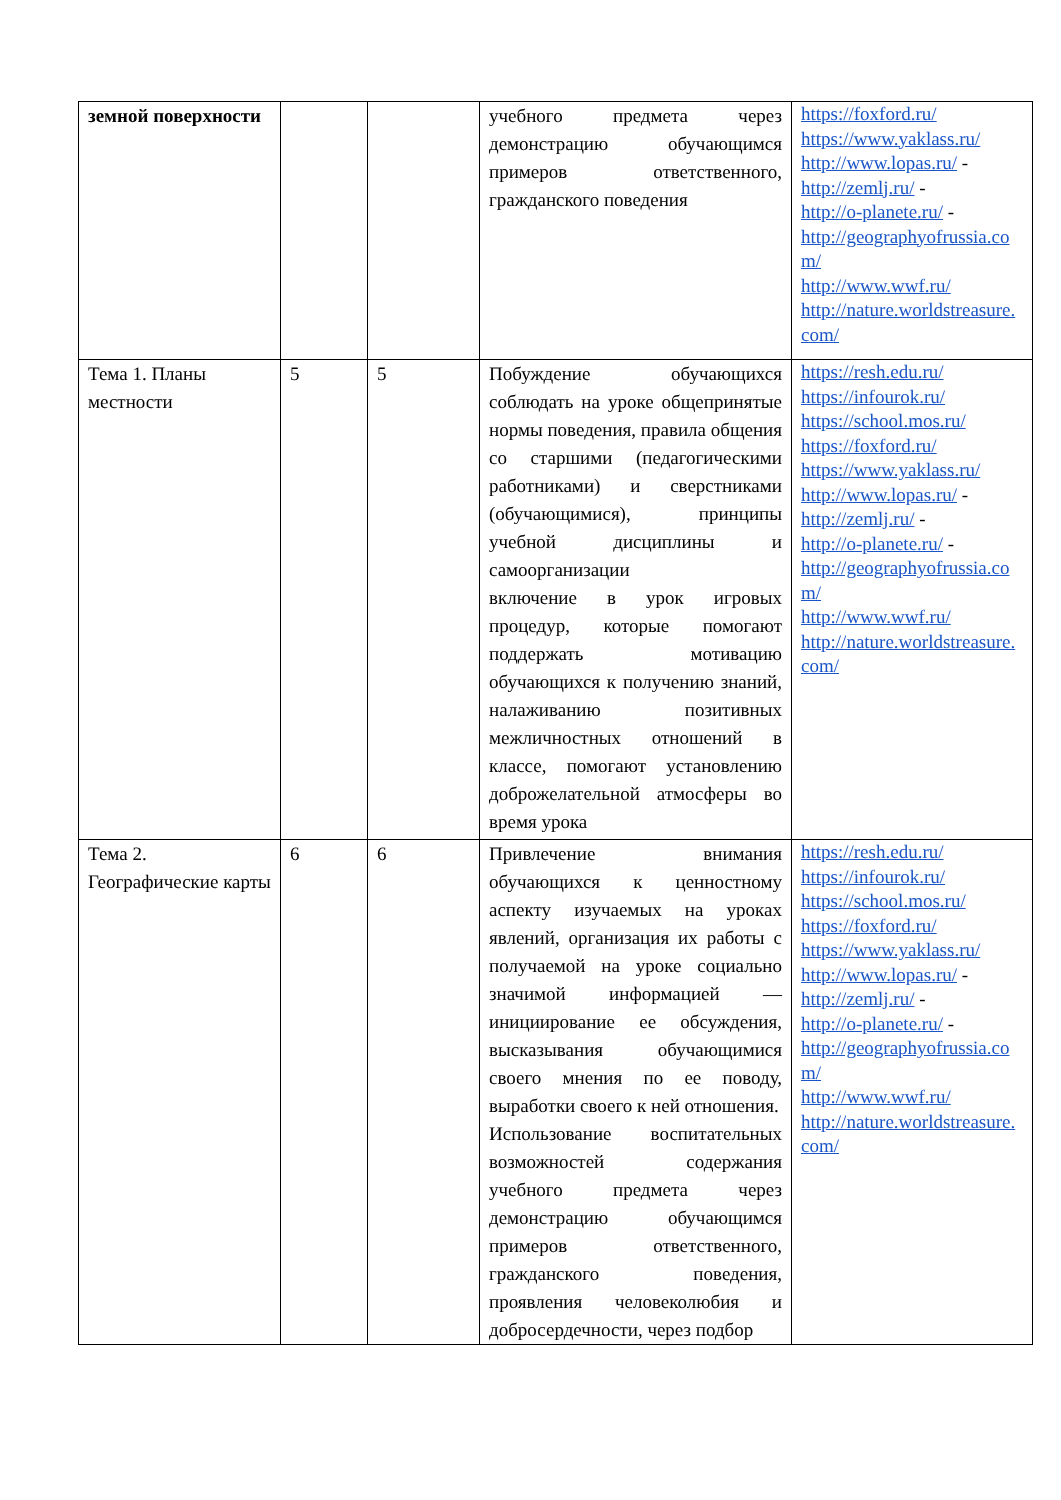| земной поверхности | | | учебного предмета через демонстрацию обучающимся примеров ответственного, гражданского поведения | https://foxford.ru/ https://www.yaklass.ru/ http://www.lopas.ru/ - http://zemlj.ru/ - http://o-planete.ru/ - http://geographyofrussia.com/ http://www.wwf.ru/ http://nature.worldstreasure.com/ |
| Тема 1. Планы местности | 5 | 5 | Побуждение обучающихся соблюдать на уроке общепринятые нормы поведения, правила общения со старшими (педагогическими работниками) и сверстниками (обучающимися), принципы учебной дисциплины и самоорганизации включение в урок игровых процедур, которые помогают поддержать мотивацию обучающихся к получению знаний, налаживанию позитивных межличностных отношений в классе, помогают установлению доброжелательной атмосферы во время урока | https://resh.edu.ru/ https://infourok.ru/ https://school.mos.ru/ https://foxford.ru/ https://www.yaklass.ru/ http://www.lopas.ru/ - http://zemlj.ru/ - http://o-planete.ru/ - http://geographyofrussia.com/ http://www.wwf.ru/ http://nature.worldstreasure.com/ |
| Тема 2. Географические карты | 6 | 6 | Привлечение внимания обучающихся к ценностному аспекту изучаемых на уроках явлений, организация их работы с получаемой на уроке социально значимой информацией — инициирование ее обсуждения, высказывания обучающимися своего мнения по ее поводу, выработки своего к ней отношения. Использование воспитательных возможностей содержания учебного предмета через демонстрацию обучающимся примеров ответственного, гражданского поведения, проявления человеколюбия и добросердечности, через подбор | https://resh.edu.ru/ https://infourok.ru/ https://school.mos.ru/ https://foxford.ru/ https://www.yaklass.ru/ http://www.lopas.ru/ - http://zemlj.ru/ - http://o-planete.ru/ - http://geographyofrussia.com/ http://www.wwf.ru/ http://nature.worldstreasure.com/ |